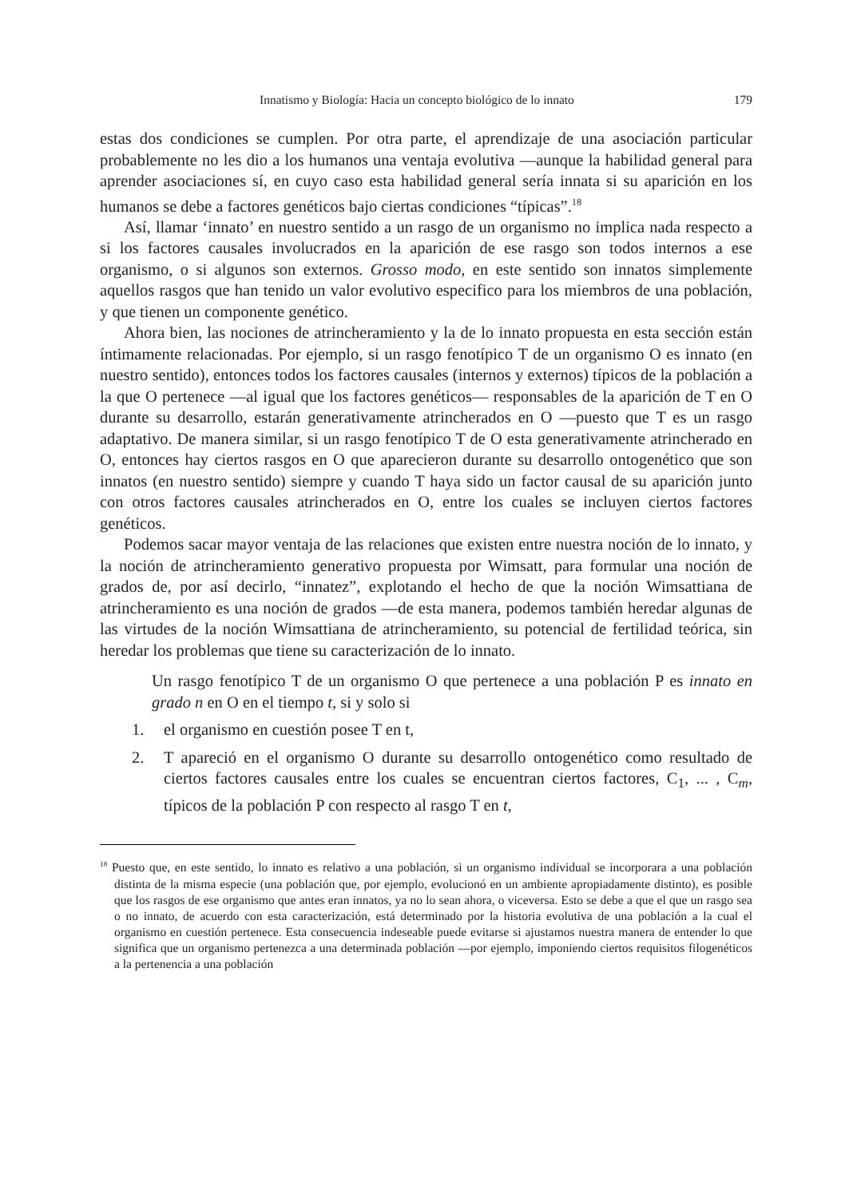Innatismo y Biología: Hacia un concepto biológico de lo innato 179
estas dos condiciones se cumplen. Por otra parte, el aprendizaje de una asociación particular probablemente no les dio a los humanos una ventaja evolutiva —aunque la habilidad general para aprender asociaciones sí, en cuyo caso esta habilidad general sería innata si su aparición en los humanos se debe a factores genéticos bajo ciertas condiciones “típicas”.<sup>18</sup>
Así, llamar ‘innato’ en nuestro sentido a un rasgo de un organismo no implica nada respecto a si los factores causales involucrados en la aparición de ese rasgo son todos internos a ese organismo, o si algunos son externos. Grosso modo, en este sentido son innatos simplemente aquellos rasgos que han tenido un valor evolutivo especifico para los miembros de una población, y que tienen un componente genético.
Ahora bien, las nociones de atrincheramiento y la de lo innato propuesta en esta sección están íntimamente relacionadas. Por ejemplo, si un rasgo fenotípico T de un organismo O es innato (en nuestro sentido), entonces todos los factores causales (internos y externos) típicos de la población a la que O pertenece —al igual que los factores genéticos— responsables de la aparición de T en O durante su desarrollo, estarán generativamente atrincherados en O —puesto que T es un rasgo adaptativo. De manera similar, si un rasgo fenotípico T de O esta generativamente atrincherado en O, entonces hay ciertos rasgos en O que aparecieron durante su desarrollo ontogenético que son innatos (en nuestro sentido) siempre y cuando T haya sido un factor causal de su aparición junto con otros factores causales atrincherados en O, entre los cuales se incluyen ciertos factores genéticos.
Podemos sacar mayor ventaja de las relaciones que existen entre nuestra noción de lo innato, y la noción de atrincheramiento generativo propuesta por Wimsatt, para formular una noción de grados de, por así decirlo, “innatez”, explotando el hecho de que la noción Wimsattiana de atrincheramiento es una noción de grados —de esta manera, podemos también heredar algunas de las virtudes de la noción Wimsattiana de atrincheramiento, su potencial de fertilidad teórica, sin heredar los problemas que tiene su caracterización de lo innato.
Un rasgo fenotípico T de un organismo O que pertenece a una población P es innato en grado n en O en el tiempo t, si y solo si
1. el organismo en cuestión posee T en t,
2. T apareció en el organismo O durante su desarrollo ontogenético como resultado de ciertos factores causales entre los cuales se encuentran ciertos factores, C<sub>1</sub>, ... , C<sub>m</sub>, típicos de la población P con respecto al rasgo T en t,
<sup>18</sup> Puesto que, en este sentido, lo innato es relativo a una población, si un organismo individual se incorporara a una población distinta de la misma especie (una población que, por ejemplo, evolucionó en un ambiente apropiadamente distinto), es posible que los rasgos de ese organismo que antes eran innatos, ya no lo sean ahora, o viceversa. Esto se debe a que el que un rasgo sea o no innato, de acuerdo con esta caracterización, está determinado por la historia evolutiva de una población a la cual el organismo en cuestión pertenece. Esta consecuencia indeseable puede evitarse si ajustamos nuestra manera de entender lo que significa que un organismo pertenezca a una determinada población —por ejemplo, imponiendo ciertos requisitos filogenéticos a la pertenencia a una población